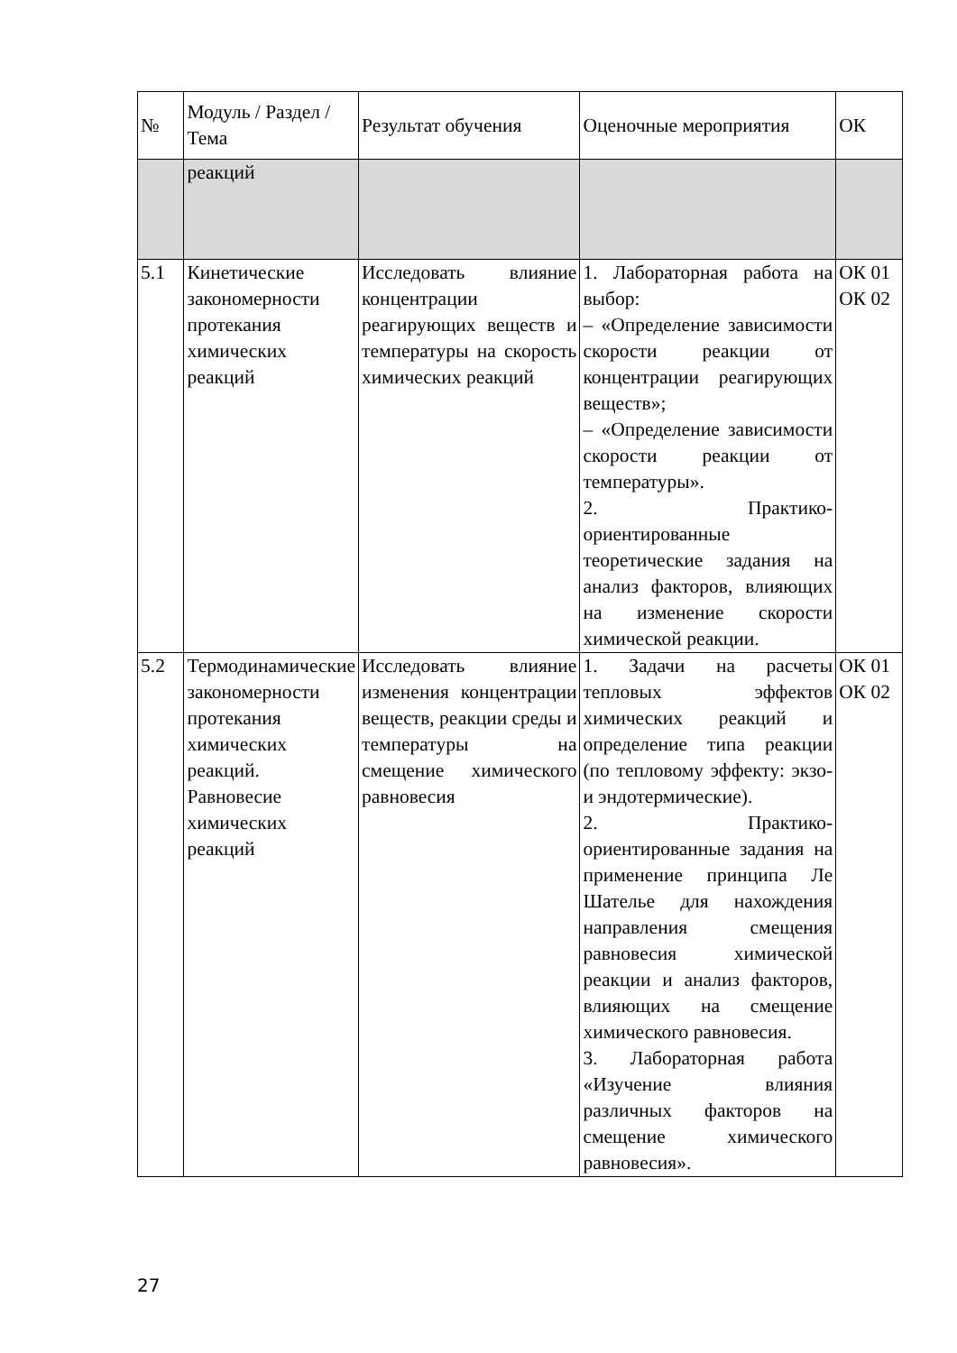| № | Модуль / Раздел / Тема | Результат обучения | Оценочные мероприятия | ОК |
| --- | --- | --- | --- | --- |
| | реакций | | | |
| 5.1 | Кинетические закономерности протекания химических реакций | Исследовать влияние концентрации реагирующих веществ и температуры на скорость химических реакций | 1. Лабораторная работа на выбор: – «Определение зависимости скорости реакции от концентрации реагирующих веществ»; – «Определение зависимости скорости реакции от температуры». 2. Практико-ориентированные теоретические задания на анализ факторов, влияющих на изменение скорости химической реакции. | ОК 01 ОК 02 |
| 5.2 | Термодинамические закономерности протекания химических реакций. Равновесие химических реакций | Исследовать влияние изменения концентрации веществ, реакции среды и температуры на смещение химического равновесия | 1. Задачи на расчеты тепловых эффектов химических реакций и определение типа реакции (по тепловому эффекту: экзо- и эндотермические). 2. Практико-ориентированные задания на применение принципа Ле Шателье для нахождения направления смещения равновесия химической реакции и анализ факторов, влияющих на смещение химического равновесия. 3. Лабораторная работа «Изучение влияния различных факторов на смещение химического равновесия». | ОК 01 ОК 02 |
27